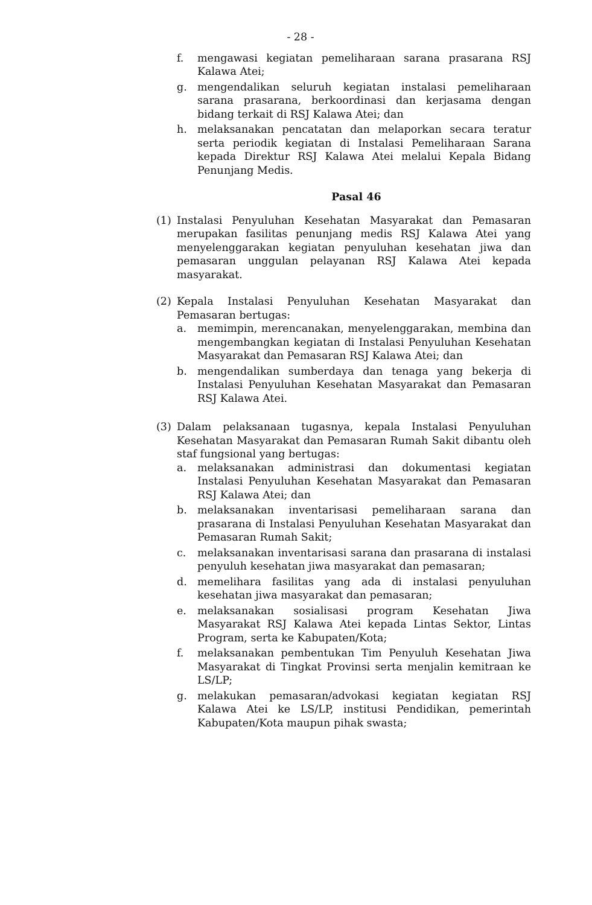- 28 -
f. mengawasi kegiatan pemeliharaan sarana prasarana RSJ Kalawa Atei;
g. mengendalikan seluruh kegiatan instalasi pemeliharaan sarana prasarana, berkoordinasi dan kerjasama dengan bidang terkait di RSJ Kalawa Atei; dan
h. melaksanakan pencatatan dan melaporkan secara teratur serta periodik kegiatan di Instalasi Pemeliharaan Sarana kepada Direktur RSJ Kalawa Atei melalui Kepala Bidang Penunjang Medis.
Pasal 46
(1) Instalasi Penyuluhan Kesehatan Masyarakat dan Pemasaran merupakan fasilitas penunjang medis RSJ Kalawa Atei yang menyelenggarakan kegiatan penyuluhan kesehatan jiwa dan pemasaran unggulan pelayanan RSJ Kalawa Atei kepada masyarakat.
(2) Kepala Instalasi Penyuluhan Kesehatan Masyarakat dan Pemasaran bertugas:
a. memimpin, merencanakan, menyelenggarakan, membina dan mengembangkan kegiatan di Instalasi Penyuluhan Kesehatan Masyarakat dan Pemasaran RSJ Kalawa Atei; dan
b. mengendalikan sumberdaya dan tenaga yang bekerja di Instalasi Penyuluhan Kesehatan Masyarakat dan Pemasaran RSJ Kalawa Atei.
(3) Dalam pelaksanaan tugasnya, kepala Instalasi Penyuluhan Kesehatan Masyarakat dan Pemasaran Rumah Sakit dibantu oleh staf fungsional yang bertugas:
a. melaksanakan administrasi dan dokumentasi kegiatan Instalasi Penyuluhan Kesehatan Masyarakat dan Pemasaran RSJ Kalawa Atei; dan
b. melaksanakan inventarisasi pemeliharaan sarana dan prasarana di Instalasi Penyuluhan Kesehatan Masyarakat dan Pemasaran Rumah Sakit;
c. melaksanakan inventarisasi sarana dan prasarana di instalasi penyuluh kesehatan jiwa masyarakat dan pemasaran;
d. memelihara fasilitas yang ada di instalasi penyuluhan kesehatan jiwa masyarakat dan pemasaran;
e. melaksanakan sosialisasi program Kesehatan Jiwa Masyarakat RSJ Kalawa Atei kepada Lintas Sektor, Lintas Program, serta ke Kabupaten/Kota;
f. melaksanakan pembentukan Tim Penyuluh Kesehatan Jiwa Masyarakat di Tingkat Provinsi serta menjalin kemitraan ke LS/LP;
g. melakukan pemasaran/advokasi kegiatan kegiatan RSJ Kalawa Atei ke LS/LP, institusi Pendidikan, pemerintah Kabupaten/Kota maupun pihak swasta;